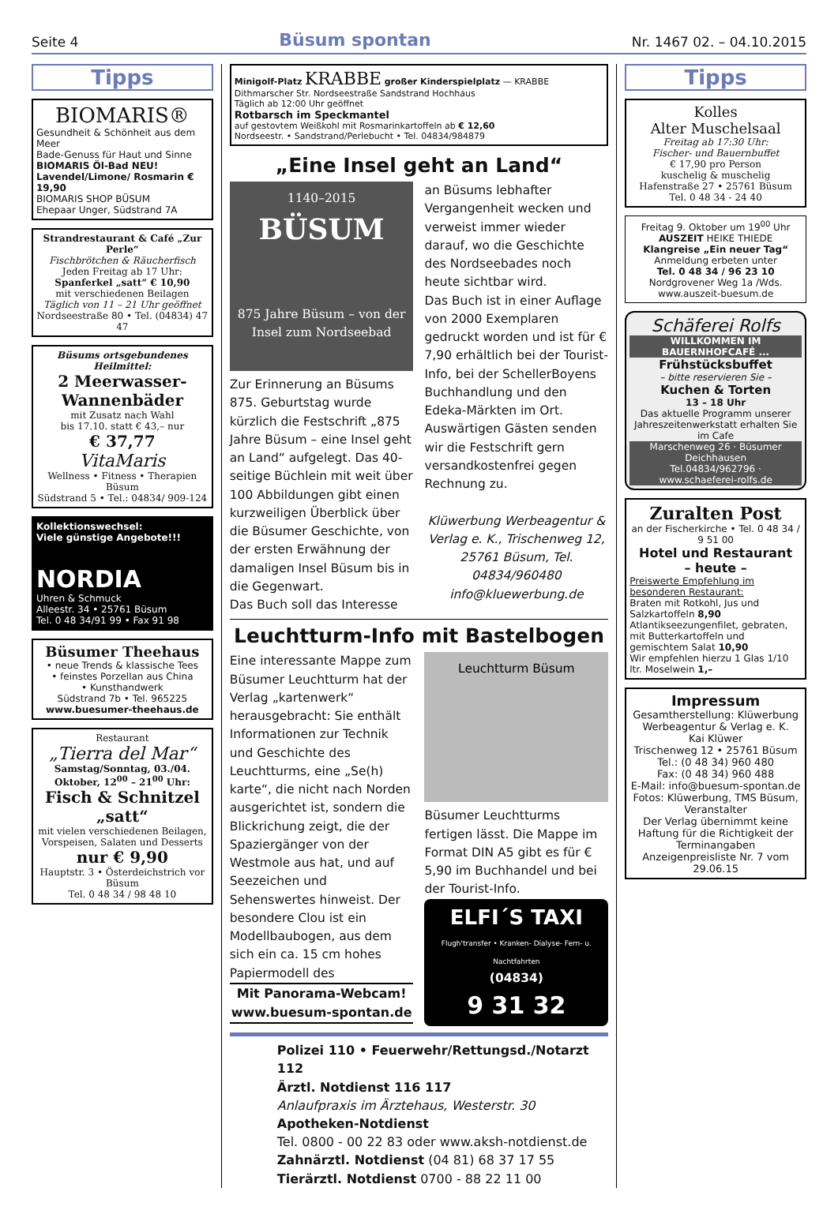Seite 4 Büsum spontan Nr. 1467 02. – 04.10.2015
Tipps
BIOMARIS®
Gesundheit & Schönheit aus dem Meer
Bade-Genuss für Haut und Sinne
BIOMARIS Öl-Bad NEU!
Lavendel/Limone/ Rosmarin € 19,90
BIOMARIS SHOP BÜSUM
Ehepaar Unger, Südstrand 7A
Strandrestaurant & Café „Zur Perle“
Fischbrötchen & Räucherfisch
Jeden Freitag ab 17 Uhr:
Spanferkel „satt“ € 10,90
mit verschiedenen Beilagen
Täglich von 11 – 21 Uhr geöffnet
Nordseestraße 80 • Tel. (04834) 47 47
Büsums ortsgebundenes Heilmittel:
2 Meerwasser-Wannenbäder
mit Zusatz nach Wahl
bis 17.10. statt € 43,– nur
€ 37,77
VitaMaris
Wellness • Fitness • Therapien Büsum
Südstrand 5 • Tel.: 04834/ 909-124
Kollektionswechsel:
Viele günstige Angebote!!!
NORDIA
Uhren & Schmuck
Alleestr. 34 • 25761 Büsum
Tel. 0 48 34/91 99 • Fax 91 98
Büsumer Theehaus
• neue Trends & klassische Tees
• feinstes Porzellan aus China
• Kunsthandwerk
Südstrand 7b • Tel. 965225
www.buesumer-theehaus.de
Restaurant
„Tierra del Mar“
Samstag/Sonntag, 03./04. Oktober, 12<sup>00</sup> – 21<sup>00</sup> Uhr:
Fisch & Schnitzel „satt“
mit vielen verschiedenen Beilagen, Vorspeisen, Salaten und Desserts
nur € 9,90
Hauptstr. 3 • Österdeichstrich vor Büsum
Tel. 0 48 34 / 98 48 10
Minigolf-Platz KRABBE großer Kinderspielplatz — KRABBE Dithmarscher Str. Nordseestraße Sandstrand Hochhaus
Täglich ab 12:00 Uhr geöffnet
Rotbarsch im Speckmantel
auf gestovtem Weißkohl mit Rosmarinkartoffeln ab € 12,60
Nordseestr. • Sandstrand/Perlebucht • Tel. 04834/984879
„Eine Insel geht an Land“
1140–2015
BÜSUM
875 Jahre Büsum – von der Insel zum Nordseebad
Zur Erinnerung an Büsums 875. Geburtstag wurde kürzlich die Festschrift „875 Jahre Büsum – eine Insel geht an Land“ aufgelegt. Das 40-seitige Büchlein mit weit über 100 Abbildungen gibt einen kurzweiligen Überblick über die Büsumer Geschichte, von der ersten Erwähnung der damaligen Insel Büsum bis in die Gegenwart.
Das Buch soll das Interesse an Büsums lebhafter Vergangenheit wecken und verweist immer wieder darauf, wo die Geschichte des Nordseebades noch heute sichtbar wird.
Das Buch ist in einer Auflage von 2000 Exemplaren gedruckt worden und ist für € 7,90 erhältlich bei der Tourist-Info, bei der SchellerBoyens Buchhandlung und den Edeka-Märkten im Ort. Auswärtigen Gästen senden wir die Festschrift gern versandkostenfrei gegen Rechnung zu.
Klüwerbung Werbeagentur & Verlag e. K., Trischenweg 12, 25761 Büsum, Tel. 04834/960480 info@kluewerbung.de
Leuchtturm-Info mit Bastelbogen
Eine interessante Mappe zum Büsumer Leuchtturm hat der Verlag „kartenwerk“ herausgebracht: Sie enthält Informationen zur Technik und Geschichte des Leuchtturms, eine „Se(h) karte“, die nicht nach Norden ausgerichtet ist, sondern die Blickrichung zeigt, die der Spaziergänger von der Westmole aus hat, und auf Seezeichen und Sehenswertes hinweist. Der besondere Clou ist ein Modellbaubogen, aus dem sich ein ca. 15 cm hohes Papiermodell des
Mit Panorama-Webcam!
www.buesum-spontan.de
Leuchtturm Büsum
Büsumer Leuchtturms fertigen lässt. Die Mappe im Format DIN A5 gibt es für € 5,90 im Buchhandel und bei der Tourist-Info.
ELFI´S TAXI
Flugh'transfer • Kranken- Dialyse- Fern- u. Nachtfahrten
(04834)
9 31 32
Polizei 110 • Feuerwehr/Rettungsd./Notarzt 112
Ärztl. Notdienst 116 117
Anlaufpraxis im Ärztehaus, Westerstr. 30
Apotheken-Notdienst
Tel. 0800 - 00 22 83 oder www.aksh-notdienst.de
Zahnärztl. Notdienst (04 81) 68 37 17 55
Tierärztl. Notdienst 0700 - 88 22 11 00
Tipps
Kolles
Alter Muschelsaal
Freitag ab 17:30 Uhr:
Fischer- und Bauernbuffet
€ 17,90 pro Person
kuschelig & muschelig
Hafenstraße 27 • 25761 Büsum
Tel. 0 48 34 - 24 40
Freitag 9. Oktober um 19<sup>00</sup> Uhr AUSZEIT HEIKE THIEDE
Klangreise „Ein neuer Tag“
Anmeldung erbeten unter
Tel. 0 48 34 / 96 23 10
Nordgrovener Weg 1a /Wds.
www.auszeit-buesum.de
Schäferei Rolfs
WILLKOMMEN IM BAUERNHOFCAFÉ ...
Frühstücksbuffet
– bitte reservieren Sie –
Kuchen & Torten
13 – 18 Uhr
Das aktuelle Programm unserer Jahreszeitenwerkstatt erhalten Sie im Cafe
Marschenweg 26 · Büsumer Deichhausen
Tel.04834/962796 · www.schaeferei-rolfs.de
Zuralten Post
an der Fischerkirche • Tel. 0 48 34 / 9 51 00
Hotel und Restaurant
– heute –
Preiswerte Empfehlung im besonderen Restaurant:
Braten mit Rotkohl, Jus und Salzkartoffeln 8,90
Atlantikseezungenfilet, gebraten, mit Butterkartoffeln und gemischtem Salat 10,90
Wir empfehlen hierzu 1 Glas 1/10 ltr. Moselwein 1,–
Impressum
Gesamtherstellung: Klüwerbung Werbeagentur & Verlag e. K.
Kai Klüwer
Trischenweg 12 • 25761 Büsum
Tel.: (0 48 34) 960 480
Fax: (0 48 34) 960 488
E-Mail: info@buesum-spontan.de
Fotos: Klüwerbung, TMS Büsum, Veranstalter
Der Verlag übernimmt keine Haftung für die Richtigkeit der Terminangaben
Anzeigenpreisliste Nr. 7 vom 29.06.15